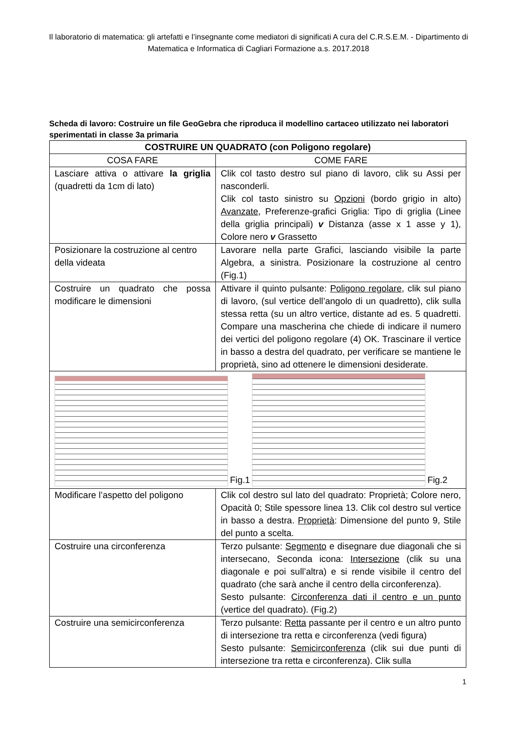Il laboratorio di matematica: gli artefatti e l’insegnante come mediatori di significati A cura del C.R.S.E.M. - Dipartimento di Matematica e Informatica di Cagliari Formazione a.s. 2017.2018
Scheda di lavoro: Costruire un file GeoGebra che riproduca il modellino cartaceo utilizzato nei laboratori sperimentati in classe 3a primaria
| COSTRUIRE UN QUADRATO (con Poligono regolare) | |
| --- | --- |
| COSA FARE | COME FARE |
| Lasciare attiva o attivare la griglia (quadretti da 1cm di lato) | Clik col tasto destro sul piano di lavoro, clik su Assi per nasconderli. Clik col tasto sinistro su Opzioni (bordo grigio in alto) Avanzate , Preferenze-grafici Griglia: Tipo di griglia (Linee della griglia principali) v Distanza (asse x 1 asse y 1), Colore nero v Grassetto |
| Posizionare la costruzione al centro della videata | Lavorare nella parte Grafici, lasciando visibile la parte Algebra, a sinistra. Posizionare la costruzione al centro (Fig.1) |
| Costruire un quadrato che possa modificare le dimensioni | Attivare il quinto pulsante: Poligono regolare , clik sul piano di lavoro, (sul vertice dell’angolo di un quadretto), clik sulla stessa retta (su un altro vertice, distante ad es. 5 quadretti. Compare una mascherina che chiede di indicare il numero dei vertici del poligono regolare (4) OK. Trascinare il vertice in basso a destra del quadrato, per verificare se mantiene le proprietà, sino ad ottenere le dimensioni desiderate. |
| Fig.1 Fig.2 | |
| Modificare l’aspetto del poligono | Clik col destro sul lato del quadrato: Proprietà; Colore nero, Opacità 0; Stile spessore linea 13. Clik col destro sul vertice in basso a destra. Proprietà : Dimensione del punto 9, Stile del punto a scelta. |
| Costruire una circonferenza | Terzo pulsante: Segmento e disegnare due diagonali che si intersecano, Seconda icona: Intersezione (clik su una diagonale e poi sull’altra) e si rende visibile il centro del quadrato (che sarà anche il centro della circonferenza). Sesto pulsante: Circonferenza dati il centro e un punto (vertice del quadrato). (Fig.2) |
| Costruire una semicirconferenza | Terzo pulsante: Retta passante per il centro e un altro punto di intersezione tra retta e circonferenza (vedi figura) Sesto pulsante: Semicirconferenza (clik sui due punti di intersezione tra retta e circonferenza). Clik sulla |
1